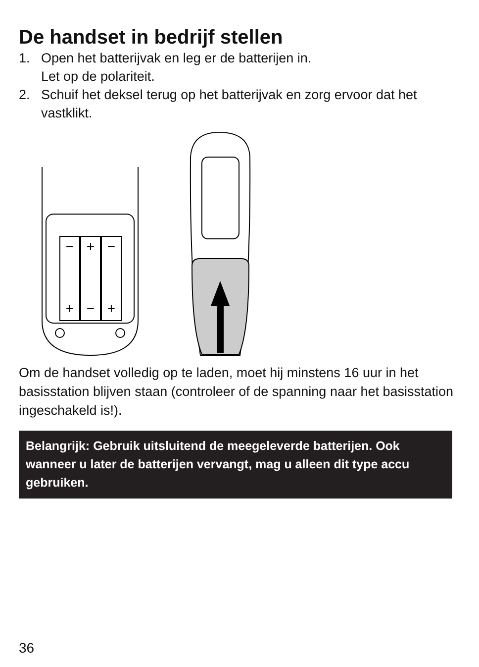De handset in bedrijf stellen
1. Open het batterijvak en leg er de batterijen in.
Let op de polariteit.
2. Schuif het deksel terug op het batterijvak en zorg ervoor dat het vastklikt.
−
+
−
+
−
+
Om de handset volledig op te laden, moet hij minstens 16 uur in het basisstation blijven staan (controleer of de spanning naar het basisstation ingeschakeld is!).
Belangrijk: Gebruik uitsluitend de meegeleverde batterijen. Ook wanneer u later de batterijen vervangt, mag u alleen dit type accu gebruiken.
36